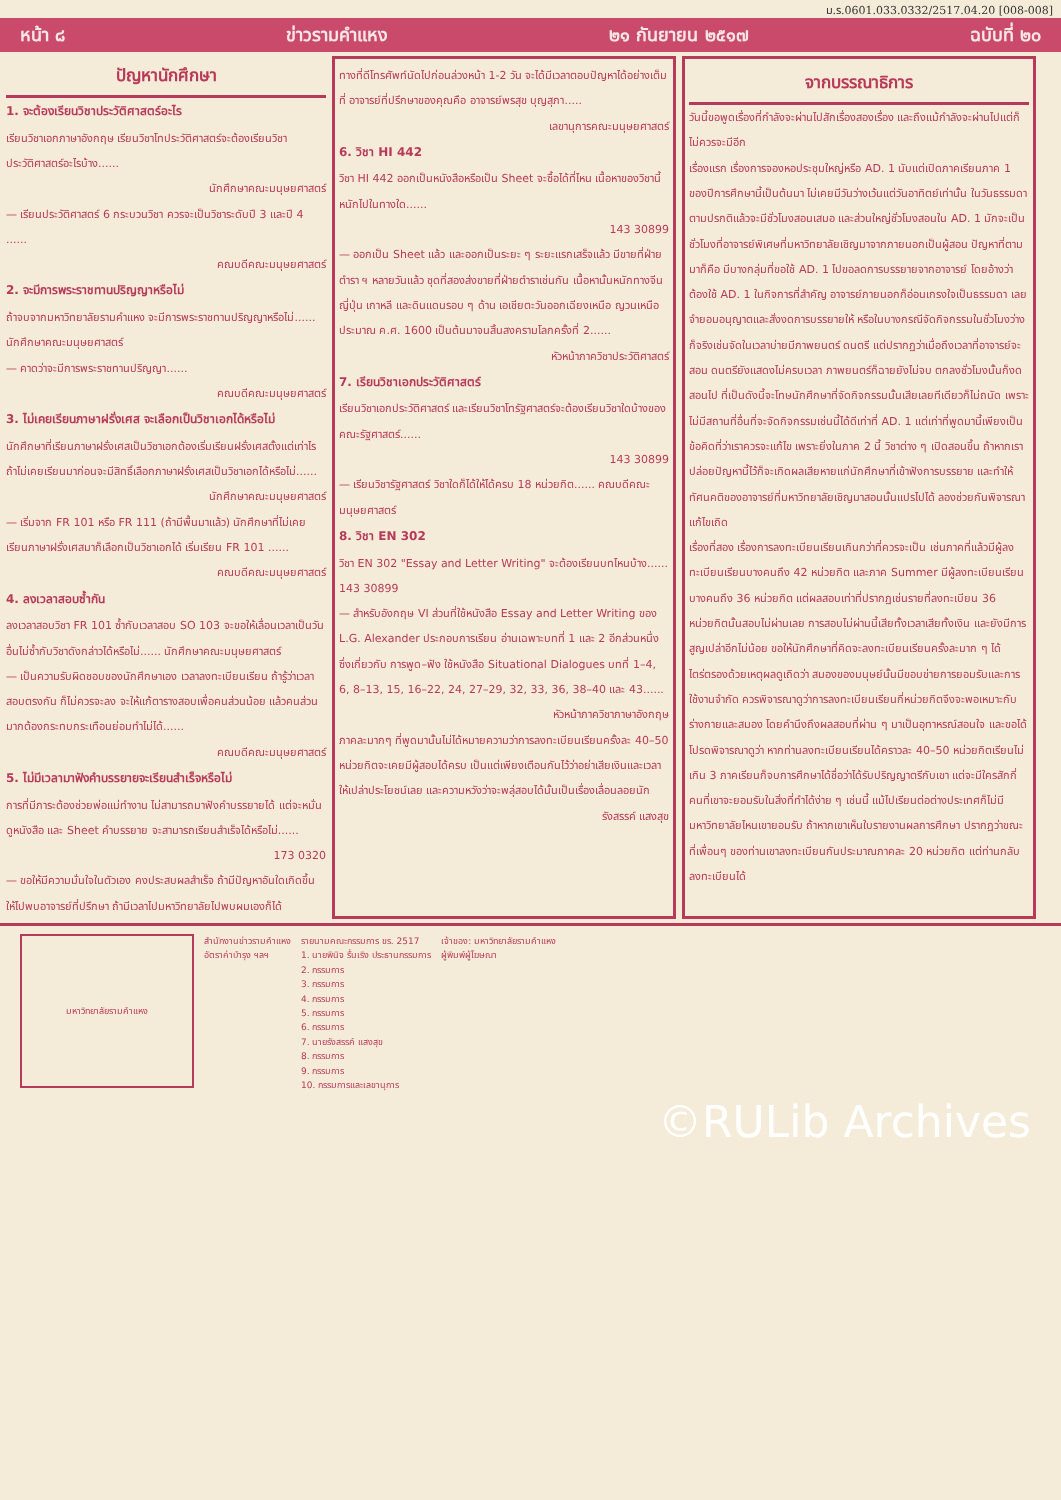ม.ร.0601.033.0332/2517.04.20 [008-008]
หน้า ๘ ข่าวรามคำแหง ๒๑ กันยายน ๒๕๑๗ ฉบับที่ ๒๐
ปัญหานักศึกษา
1. จะต้องเรียนวิชาประวัติศาสตร์อะไร
เรียนวิชาเอกภาษาอังกฤษ เรียนวิชาโทประวัติศาสตร์จะต้องเรียนวิชาประวัติศาสตร์อะไรบ้าง......
นักศึกษาคณะมนุษยศาสตร์
— เรียนประวัติศาสตร์ 6 กระบวนวิชา ควรจะเป็นวิชาระดับปี 3 และปี 4 ......
คณบดีคณะมนุษยศาสตร์
2. จะมีการพระราชทานปริญญาหรือไม่
ถ้าจบจากมหาวิทยาลัยรามคำแหง จะมีการพระราชทานปริญญาหรือไม่...... นักศึกษาคณะมนุษยศาสตร์
— คาดว่าจะมีการพระราชทานปริญญา......
คณบดีคณะมนุษยศาสตร์
3. ไม่เคยเรียนภาษาฝรั่งเศส จะเลือกเป็นวิชาเอกได้หรือไม่
นักศึกษาที่เรียนภาษาฝรั่งเศสเป็นวิชาเอกต้องเริ่มเรียนฝรั่งเศสตั้งแต่เท่าไร ถ้าไม่เคยเรียนมาก่อนจะมีสิทธิ์เลือกภาษาฝรั่งเศสเป็นวิชาเอกได้หรือไม่......
นักศึกษาคณะมนุษยศาสตร์
— เริ่มจาก FR 101 หรือ FR 111 (ถ้ามีพื้นมาแล้ว) นักศึกษาที่ไม่เคยเรียนภาษาฝรั่งเศสมาก็เลือกเป็นวิชาเอกได้ เริ่มเรียน FR 101 ......
คณบดีคณะมนุษยศาสตร์
4. ลงเวลาสอบซ้ำกัน
ลงเวลาสอบวิชา FR 101 ซ้ำกับเวลาสอบ SO 103 จะขอให้เลื่อนเวลาเป็นวันอื่นไม่ซ้ำกับวิชาดังกล่าวได้หรือไม่...... นักศึกษาคณะมนุษยศาสตร์
— เป็นความรับผิดชอบของนักศึกษาเอง เวลาลงทะเบียนเรียน ถ้ารู้ว่าเวลาสอบตรงกัน ก็ไม่ควรจะลง จะให้แก้ตารางสอบเพื่อคนส่วนน้อย แล้วคนส่วนมากต้องกระทบกระเทือนย่อมทำไม่ได้......
คณบดีคณะมนุษยศาสตร์
5. ไม่มีเวลามาฟังคำบรรยายจะเรียนสำเร็จหรือไม่
การที่มีภาระต้องช่วยพ่อแม่ทำงาน ไม่สามารถมาฟังคำบรรยายได้ แต่จะหมั่นดูหนังสือ และ Sheet คำบรรยาย จะสามารถเรียนสำเร็จได้หรือไม่......
173 0320
— ขอให้มีความมั่นใจในตัวเอง คงประสบผลสำเร็จ ถ้ามีปัญหาอันใดเกิดขึ้น ให้ไปพบอาจารย์ที่ปรึกษา ถ้ามีเวลาไปมหาวิทยาลัยไปพบผมเองก็ได้
ทางที่ดีโทรศัพท์นัดไปก่อนล่วงหน้า 1-2 วัน จะได้มีเวลาตอบปัญหาได้อย่างเต็มที่ อาจารย์ที่ปรึกษาของคุณคือ อาจารย์พรสุข บุญสุภา.....
เลขานุการคณะมนุษยศาสตร์
6. วิชา HI 442
วิชา HI 442 ออกเป็นหนังสือหรือเป็น Sheet จะซื้อได้ที่ไหน เนื้อหาของวิชานี้หนักไปในทางใด......
143 30899
— ออกเป็น Sheet แล้ว และออกเป็นระยะ ๆ ระยะแรกเสร็จแล้ว มีขายที่ฝ่ายตำรา ฯ หลายวันแล้ว ชุดที่สองส่งขายที่ฝ่ายตำราเช่นกัน เนื้อหานั้นหนักทางจีน ญี่ปุ่น เกาหลี และดินแดนรอบ ๆ ด้าน เอเชียตะวันออกเฉียงเหนือ ญวนเหนือ ประมาณ ค.ศ. 1600 เป็นต้นมาจนสิ้นสงครามโลกครั้งที่ 2......
หัวหน้าภาควิชาประวัติศาสตร์
7. เรียนวิชาเอกประวัติศาสตร์
เรียนวิชาเอกประวัติศาสตร์ และเรียนวิชาโทรัฐศาสตร์จะต้องเรียนวิชาใดบ้างของคณะรัฐศาสตร์......
143 30899
— เรียนวิชารัฐศาสตร์ วิชาใดก็ได้ให้ได้ครบ 18 หน่วยกิต...... คณบดีคณะมนุษยศาสตร์
8. วิชา EN 302
วิชา EN 302 "Essay and Letter Writing" จะต้องเรียนบทไหนบ้าง...... 143 30899
— สำหรับอังกฤษ VI ส่วนที่ใช้หนังสือ Essay and Letter Writing ของ L.G. Alexander ประกอบการเรียน อ่านเฉพาะบทที่ 1 และ 2 อีกส่วนหนึ่งซึ่งเกี่ยวกับ การพูด–ฟัง ใช้หนังสือ Situational Dialogues บทที่ 1–4, 6, 8–13, 15, 16–22, 24, 27–29, 32, 33, 36, 38–40 และ 43......
หัวหน้าภาควิชาภาษาอังกฤษ
ภาคละมากๆ ที่พูดมานั้นไม่ได้หมายความว่าการลงทะเบียนเรียนครั้งละ 40–50 หน่วยกิตจะเคยมีผู้สอบได้ครบ เป็นแต่เพียงเตือนกันไว้ว่าอย่าเสียเงินและเวลาให้เปล่าประโยชน์เลย และความหวังว่าจะพลุ่สอบได้นั้นเป็นเรื่องเลื่อนลอยนัก
รังสรรค์ แสงสุข
จากบรรณาธิการ
วันนี้ขอพูดเรื่องที่กำลังจะผ่านไปสักเรื่องสองเรื่อง และถึงแม้กำลังจะผ่านไปแต่ก็ไม่ควรจะมีอีก
เรื่องแรก เรื่องการจองหอประชุมใหญ่หรือ AD. 1 นับแต่เปิดภาคเรียนภาค 1 ของปีการศึกษานี้เป็นต้นมา ไม่เคยมีวันว่างเว้นแต่วันอาทิตย์เท่านั้น ในวันธรรมดาตามปรกติแล้วจะมีชั่วโมงสอนเสมอ และส่วนใหญ่ชั่วโมงสอนใน AD. 1 มักจะเป็นชั่วโมงที่อาจารย์พิเศษที่มหาวิทยาลัยเชิญมาจากภายนอกเป็นผู้สอน ปัญหาที่ตามมาก็คือ มีบางกลุ่มที่ขอใช้ AD. 1 ไปขอลดการบรรยายจากอาจารย์ โดยอ้างว่าต้องใช้ AD. 1 ในกิจการที่สำคัญ อาจารย์ภายนอกก็อ่อนเกรงใจเป็นธรรมดา เลยจำยอมอนุญาตและสั่งงดการบรรยายให้ หรือในบางกรณีจัดกิจกรรมในชั่วโมงว่างก็จริงเช่นจัดในเวลาบ่ายมีภาพยนตร์ ดนตรี แต่ปรากฏว่าเมื่อถึงเวลาที่อาจารย์จะสอน ดนตรียังแสดงไม่ครบเวลา ภาพยนตร์ก็ฉายยังไม่จบ ตกลงชั่วโมงนั้นก็งดสอนไป ที่เป็นดังนี้จะโทษนักศึกษาที่จัดกิจกรรมนั้นเสียเลยทีเดียวก็ไม่ถนัด เพราะไม่มีสถานที่อื่นที่จะจัดกิจกรรมเช่นนี้ได้ดีเท่าที่ AD. 1 แต่เท่าที่พูดมานี้เพียงเป็นข้อคิดที่ว่าเราควรจะแก้ไข เพราะยิ่งในภาค 2 นี้ วิชาต่าง ๆ เปิดสอนขึ้น ถ้าหากเราปล่อยปัญหานี้ไว้ก็จะเกิดผลเสียหายแก่นักศึกษาที่เข้าฟังการบรรยาย และทำให้ทัศนคติของอาจารย์ที่มหาวิทยาลัยเชิญมาสอนนั้นแปรไปได้ ลองช่วยกันพิจารณาแก้ไขเถิด
เรื่องที่สอง เรื่องการลงทะเบียนเรียนเกินกว่าที่ควรจะเป็น เช่นภาคที่แล้วมีผู้ลงทะเบียนเรียนบางคนถึง 42 หน่วยกิต และภาค Summer มีผู้ลงทะเบียนเรียนบางคนถึง 36 หน่วยกิต แต่ผลสอบเท่าที่ปรากฏเช่นรายที่ลงทะเบียน 36 หน่วยกิตนั้นสอบไม่ผ่านเลย การสอบไม่ผ่านนี้เสียทั้งเวลาเสียทั้งเงิน และยังมีการสูญเปล่าอีกไม่น้อย ขอให้นักศึกษาที่คิดจะลงทะเบียนเรียนครั้งละมาก ๆ ได้ไตร่ตรองด้วยเหตุผลดูเถิดว่า สมองของมนุษย์นั้นมีขอบข่ายการยอมรับและการใช้งานจำกัด ควรพิจารณาดูว่าการลงทะเบียนเรียนกี่หน่วยกิตจึงจะพอเหมาะกับร่างกายและสมอง โดยคำนึงถึงผลสอบที่ผ่าน ๆ มาเป็นอุทาหรณ์สอนใจ และขอได้โปรดพิจารณาดูว่า หากท่านลงทะเบียนเรียนได้คราวละ 40–50 หน่วยกิตเรียนไม่เกิน 3 ภาคเรียนก็จบการศึกษาได้ชื่อว่าได้รับปริญญาตรีกับเขา แต่จะมีใครสักกี่คนที่เขาจะยอมรับในสิ่งที่ทำได้ง่าย ๆ เช่นนี้ แม้ไปเรียนต่อต่างประเทศก็ไม่มีมหาวิทยาลัยไหนเขายอมรับ ถ้าหากเขาเห็นใบรายงานผลการศึกษา ปรากฏว่าขณะที่เพื่อนๆ ของท่านเขาลงทะเบียนกันประมาณภาคละ 20 หน่วยกิต แต่ท่านกลับลงทะเบียนได้
มหาวิทยาลัยรามคำแหง
สำนักงานข่าวรามคำแหง
อัตราค่าบำรุง ฯลฯ
รายนามคณะกรรมการ ขร. 2517
1. นายพินิจ รื่นเริง ประธานกรรมการ
2. กรรมการ
3. กรรมการ
4. กรรมการ
5. กรรมการ
6. กรรมการ
7. นายรังสรรค์ แสงสุข
8. กรรมการ
9. กรรมการ
10. กรรมการและเลขานุการ
เจ้าของ: มหาวิทยาลัยรามคำแหง
ผู้พิมพ์ผู้โฆษณา
©RULib Archives